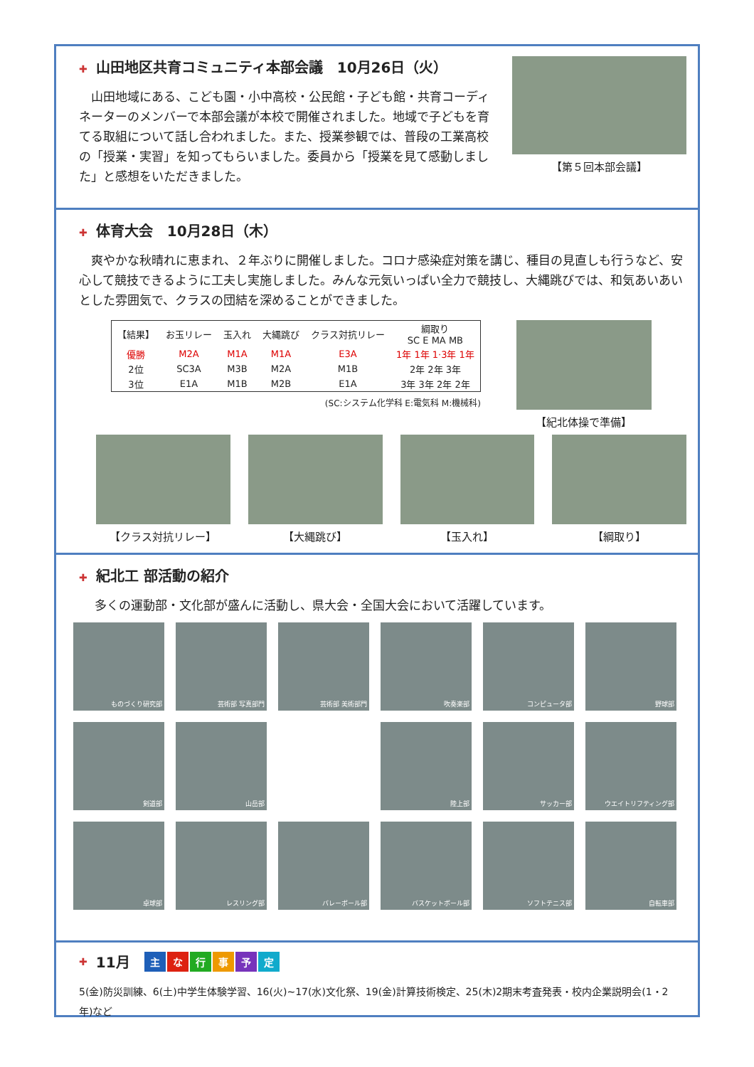✚ 山田地区共育コミュニティ本部会議　10月26日（火）
　山田地域にある、こども園・小中高校・公民館・子ども館・共育コーディネーターのメンバーで本部会議が本校で開催されました。地域で子どもを育てる取組について話し合われました。また、授業参観では、普段の工業高校の「授業・実習」を知ってもらいました。委員から「授業を見て感動しました」と感想をいただきました。
【第５回本部会議】
✚ 体育大会　10月28日（木）
　爽やかな秋晴れに恵まれ、２年ぶりに開催しました。コロナ感染症対策を講じ、種目の見直しも行うなど、安心して競技できるように工夫し実施しました。みんな元気いっぱい全力で競技し、大縄跳びでは、和気あいあいとした雰囲気で、クラスの団結を深めることができました。
| 【結果】 | お玉リレー | 玉入れ | 大縄跳び | クラス対抗リレー | 綱取り SC E MA MB |
| --- | --- | --- | --- | --- | --- |
| 優勝 | M2A | M1A | M1A | E3A | 1年 1年 1·3年 1年 |
| 2位 | SC3A | M3B | M2A | M1B | 2年 2年 3年 |
| 3位 | E1A | M1B | M2B | E1A | 3年 3年 2年 2年 |
(SC:システム化学科 E:電気科 M:機械科)
【紀北体操で準備】
【クラス対抗リレー】 【大縄跳び】 【玉入れ】 【綱取り】
✚ 紀北工 部活動の紹介
多くの運動部・文化部が盛んに活動し、県大会・全国大会において活躍しています。
ものづくり研究部
芸術部 写真部門
芸術部 美術部門
吹奏楽部
コンピュータ部
野球部
剣道部
山岳部
陸上部
サッカー部
ウエイトリフティング部
卓球部
レスリング部
バレーボール部
バスケットボール部
ソフトテニス部
自転車部
✚ 11月　主な行事予定
5(金)防災訓練、6(土)中学生体験学習、16(火)~17(水)文化祭、19(金)計算技術検定、25(木)2期末考査発表・校内企業説明会(1・2年)など